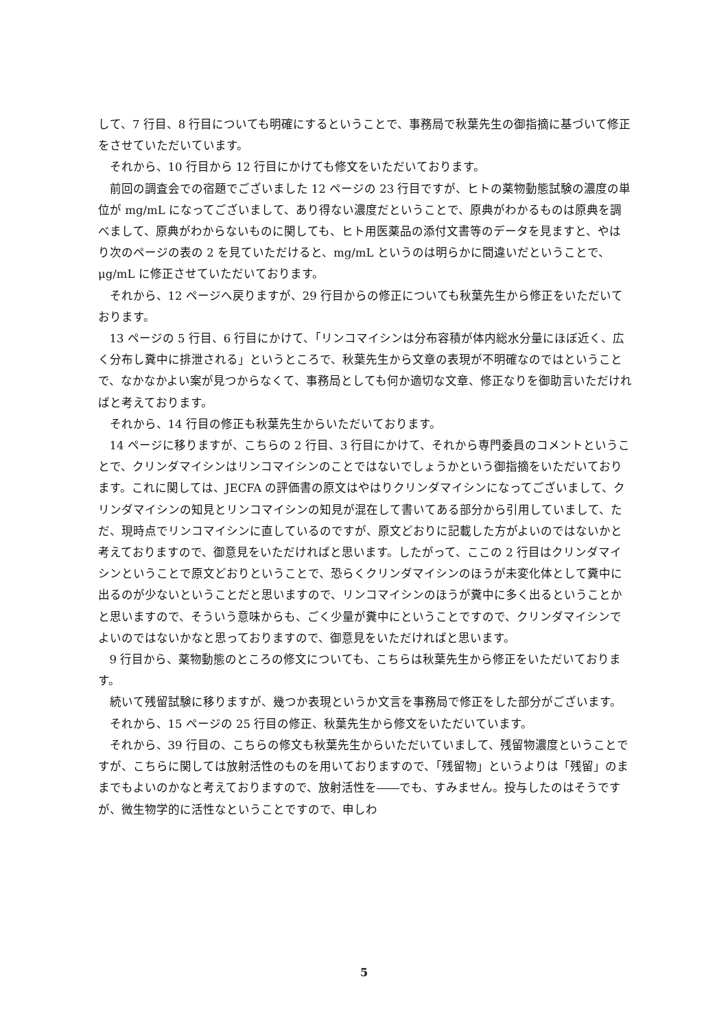して、7 行目、8 行目についても明確にするということで、事務局で秋葉先生の御指摘に基づいて修正をさせていただいています。
それから、10 行目から 12 行目にかけても修文をいただいております。
前回の調査会での宿題でございました 12 ページの 23 行目ですが、ヒトの薬物動態試験の濃度の単位が mg/mL になってございまして、あり得ない濃度だということで、原典がわかるものは原典を調べまして、原典がわからないものに関しても、ヒト用医薬品の添付文書等のデータを見ますと、やはり次のページの表の 2 を見ていただけると、mg/mL というのは明らかに間違いだということで、μg/mL に修正させていただいております。
それから、12 ページへ戻りますが、29 行目からの修正についても秋葉先生から修正をいただいております。
13 ページの 5 行目、6 行目にかけて、「リンコマイシンは分布容積が体内総水分量にほぼ近く、広く分布し糞中に排泄される」というところで、秋葉先生から文章の表現が不明確なのではということで、なかなかよい案が見つからなくて、事務局としても何か適切な文章、修正なりを御助言いただければと考えております。
それから、14 行目の修正も秋葉先生からいただいております。
14 ページに移りますが、こちらの 2 行目、3 行目にかけて、それから専門委員のコメントということで、クリンダマイシンはリンコマイシンのことではないでしょうかという御指摘をいただいております。これに関しては、JECFA の評価書の原文はやはりクリンダマイシンになってございまして、クリンダマイシンの知見とリンコマイシンの知見が混在して書いてある部分から引用していまして、ただ、現時点でリンコマイシンに直しているのですが、原文どおりに記載した方がよいのではないかと考えておりますので、御意見をいただければと思います。したがって、ここの 2 行目はクリンダマイシンということで原文どおりということで、恐らくクリンダマイシンのほうが未変化体として糞中に出るのが少ないということだと思いますので、リンコマイシンのほうが糞中に多く出るということかと思いますので、そういう意味からも、ごく少量が糞中にということですので、クリンダマイシンでよいのではないかなと思っておりますので、御意見をいただければと思います。
9 行目から、薬物動態のところの修文についても、こちらは秋葉先生から修正をいただいております。
続いて残留試験に移りますが、幾つか表現というか文言を事務局で修正をした部分がございます。
それから、15 ページの 25 行目の修正、秋葉先生から修文をいただいています。
それから、39 行目の、こちらの修文も秋葉先生からいただいていまして、残留物濃度ということですが、こちらに関しては放射活性のものを用いておりますので、「残留物」というよりは「残留」のままでもよいのかなと考えておりますので、放射活性を――でも、すみません。投与したのはそうですが、微生物学的に活性なということですので、申しわ
5